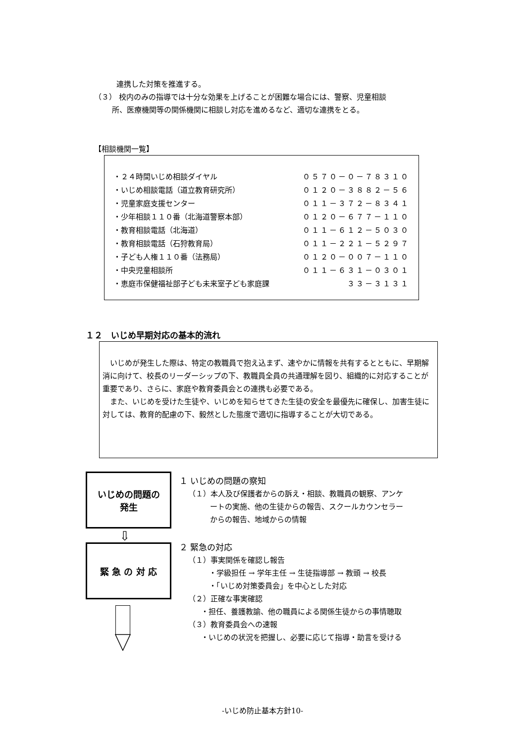連携した対策を推進する。
（３） 校内のみの指導では十分な効果を上げることが困難な場合には、警察、児童相談
所、医療機関等の関係機関に相談し対応を進めるなど、適切な連携をとる。
【相談機関一覧】
| ・２４時間いじめ相談ダイヤル | ０５７０－０－７８３１０ |
| ・いじめ相談電話（道立教育研究所） | ０１２０－３８８２－５６ |
| ・児童家庭支援センター | ０１１－３７２－８３４１ |
| ・少年相談１１０番（北海道警察本部） | ０１２０－６７７－１１０ |
| ・教育相談電話（北海道） | ０１１－６１２－５０３０ |
| ・教育相談電話（石狩教育局） | ０１１－２２１－５２９７ |
| ・子ども人権１１０番（法務局） | ０１２０－００７－１１０ |
| ・中央児童相談所 | ０１１－６３１－０３０１ |
| ・恵庭市保健福祉部子ども未来室子ども家庭課 | ３３－３１３１ |
１２　いじめ早期対応の基本的流れ
　いじめが発生した際は、特定の教職員で抱え込まず、速やかに情報を共有するとともに、早期解消に向けて、校長のリーダーシップの下、教職員全員の共通理解を図り、組織的に対応することが重要であり、さらに、家庭や教育委員会との連携も必要である。
　また、いじめを受けた生徒や、いじめを知らせてきた生徒の安全を最優先に確保し、加害生徒に対しては、教育的配慮の下、毅然とした態度で適切に指導することが大切である。
いじめの問題の
発生
⇩
緊 急 の 対 応
１ いじめの問題の察知
（１）本人及び保護者からの訴え・相談、教職員の観察、アンケ
ートの実施、他の生徒からの報告、スクールカウンセラー
からの報告、地域からの情報
２ 緊急の対応
（１）事実関係を確認し報告
・学級担任 → 学年主任 → 生徒指導部 → 教頭 → 校長
・「いじめ対策委員会」を中心とした対応
（２）正確な事実確認
・担任、養護教諭、他の職員による関係生徒からの事情聴取
（３）教育委員会への速報
・いじめの状況を把握し、必要に応じて指導・助言を受ける
-いじめ防止基本方針10-